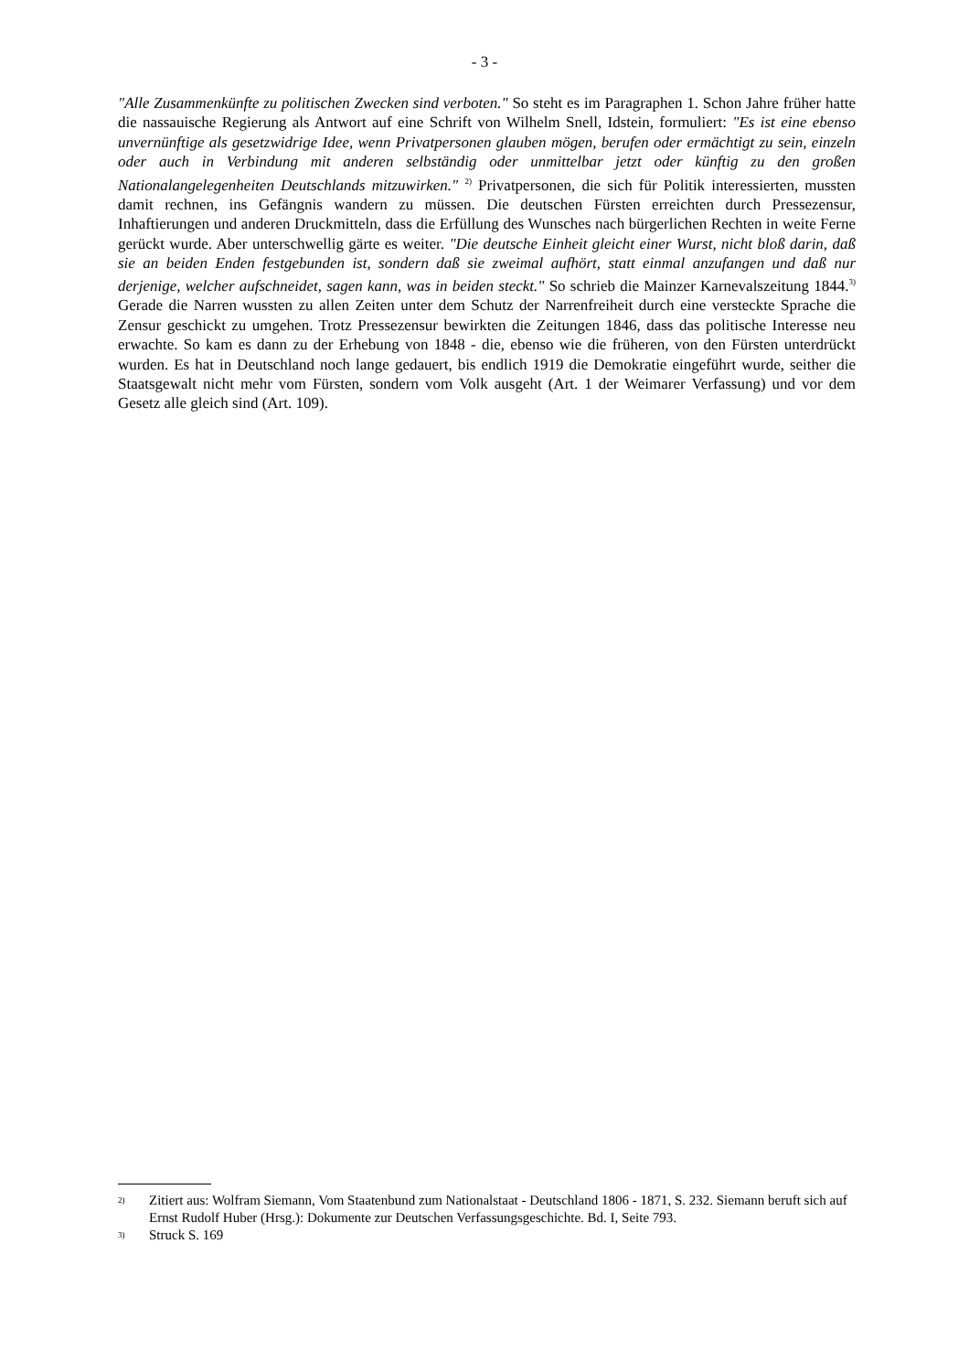- 3 -
"Alle Zusammenkünfte zu politischen Zwecken sind verboten." So steht es im Paragraphen 1. Schon Jahre früher hatte die nassauische Regierung als Antwort auf eine Schrift von Wilhelm Snell, Idstein, formuliert: "Es ist eine ebenso unvernünftige als gesetzwidrige Idee, wenn Privatpersonen glauben mögen, berufen oder ermächtigt zu sein, einzeln oder auch in Verbindung mit anderen selbständig oder unmittelbar jetzt oder künftig zu den großen Nationalangelegenheiten Deutschlands mitzuwirken." <sup>2)</sup> Privatpersonen, die sich für Politik interessierten, mussten damit rechnen, ins Gefängnis wandern zu müssen. Die deutschen Fürsten erreichten durch Pressezensur, Inhaftierungen und anderen Druckmitteln, dass die Erfüllung des Wunsches nach bürgerlichen Rechten in weite Ferne gerückt wurde. Aber unterschwellig gärte es weiter. "Die deutsche Einheit gleicht einer Wurst, nicht bloß darin, daß sie an beiden Enden festgebunden ist, sondern daß sie zweimal aufhört, statt einmal anzufangen und daß nur derjenige, welcher aufschneidet, sagen kann, was in beiden steckt." So schrieb die Mainzer Karnevalszeitung 1844.<sup>3)</sup> Gerade die Narren wussten zu allen Zeiten unter dem Schutz der Narrenfreiheit durch eine versteckte Sprache die Zensur geschickt zu umgehen. Trotz Pressezensur bewirkten die Zeitungen 1846, dass das politische Interesse neu erwachte. So kam es dann zu der Erhebung von 1848 - die, ebenso wie die früheren, von den Fürsten unterdrückt wurden. Es hat in Deutschland noch lange gedauert, bis endlich 1919 die Demokratie eingeführt wurde, seither die Staatsgewalt nicht mehr vom Fürsten, sondern vom Volk ausgeht (Art. 1 der Weimarer Verfassung) und vor dem Gesetz alle gleich sind (Art. 109).
2) Zitiert aus: Wolfram Siemann, Vom Staatenbund zum Nationalstaat - Deutschland 1806 - 1871, S. 232. Siemann beruft sich auf Ernst Rudolf Huber (Hrsg.): Dokumente zur Deutschen Verfassungsgeschichte. Bd. I, Seite 793.
3) Struck S. 169